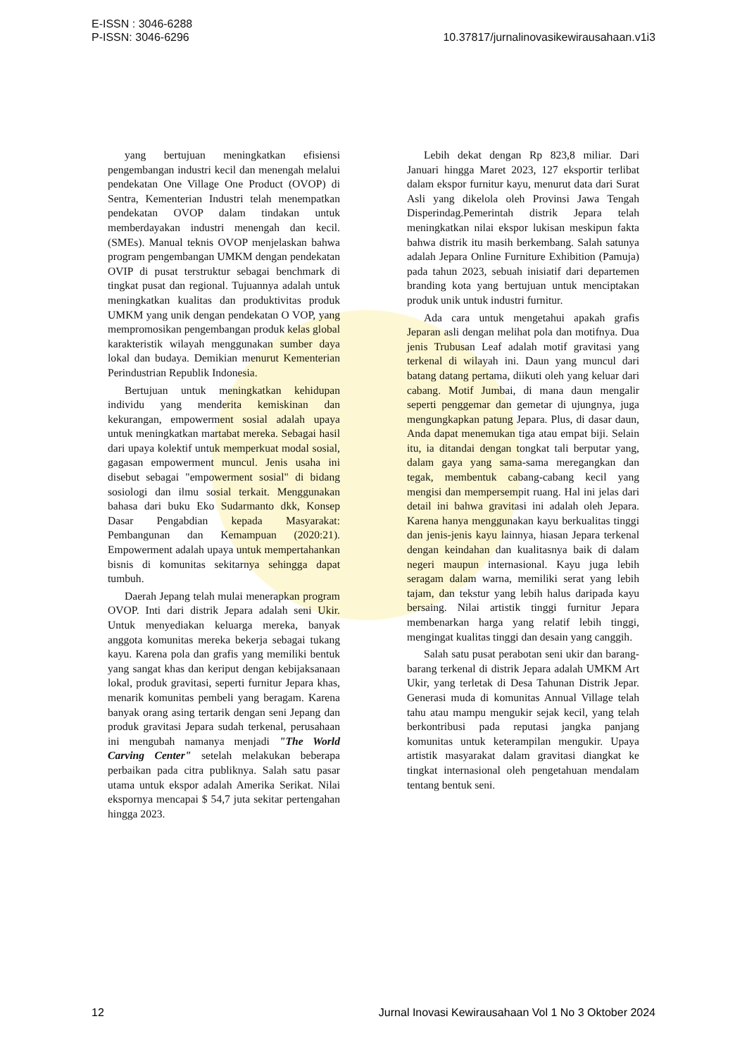E-ISSN : 3046-6288
P-ISSN: 3046-6296
10.37817/jurnalinovasikewirausahaan.v1i3
yang bertujuan meningkatkan efisiensi pengembangan industri kecil dan menengah melalui pendekatan One Village One Product (OVOP) di Sentra, Kementerian Industri telah menempatkan pendekatan OVOP dalam tindakan untuk memberdayakan industri menengah dan kecil. (SMEs). Manual teknis OVOP menjelaskan bahwa program pengembangan UMKM dengan pendekatan OVIP di pusat terstruktur sebagai benchmark di tingkat pusat dan regional. Tujuannya adalah untuk meningkatkan kualitas dan produktivitas produk UMKM yang unik dengan pendekatan O VOP, yang mempromosikan pengembangan produk kelas global karakteristik wilayah menggunakan sumber daya lokal dan budaya. Demikian menurut Kementerian Perindustrian Republik Indonesia.
Bertujuan untuk meningkatkan kehidupan individu yang menderita kemiskinan dan kekurangan, empowerment sosial adalah upaya untuk meningkatkan martabat mereka. Sebagai hasil dari upaya kolektif untuk memperkuat modal sosial, gagasan empowerment muncul. Jenis usaha ini disebut sebagai "empowerment sosial" di bidang sosiologi dan ilmu sosial terkait. Menggunakan bahasa dari buku Eko Sudarmanto dkk, Konsep Dasar Pengabdian kepada Masyarakat: Pembangunan dan Kemampuan (2020:21). Empowerment adalah upaya untuk mempertahankan bisnis di komunitas sekitarnya sehingga dapat tumbuh.
Daerah Jepang telah mulai menerapkan program OVOP. Inti dari distrik Jepara adalah seni Ukir. Untuk menyediakan keluarga mereka, banyak anggota komunitas mereka bekerja sebagai tukang kayu. Karena pola dan grafis yang memiliki bentuk yang sangat khas dan keriput dengan kebijaksanaan lokal, produk gravitasi, seperti furnitur Jepara khas, menarik komunitas pembeli yang beragam. Karena banyak orang asing tertarik dengan seni Jepang dan produk gravitasi Jepara sudah terkenal, perusahaan ini mengubah namanya menjadi "The World Carving Center" setelah melakukan beberapa perbaikan pada citra publiknya. Salah satu pasar utama untuk ekspor adalah Amerika Serikat. Nilai ekspornya mencapai $ 54,7 juta sekitar pertengahan hingga 2023.
Lebih dekat dengan Rp 823,8 miliar. Dari Januari hingga Maret 2023, 127 eksportir terlibat dalam ekspor furnitur kayu, menurut data dari Surat Asli yang dikelola oleh Provinsi Jawa Tengah Disperindag.Pemerintah distrik Jepara telah meningkatkan nilai ekspor lukisan meskipun fakta bahwa distrik itu masih berkembang. Salah satunya adalah Jepara Online Furniture Exhibition (Pamuja) pada tahun 2023, sebuah inisiatif dari departemen branding kota yang bertujuan untuk menciptakan produk unik untuk industri furnitur.
Ada cara untuk mengetahui apakah grafis Jeparan asli dengan melihat pola dan motifnya. Dua jenis Trubusan Leaf adalah motif gravitasi yang terkenal di wilayah ini. Daun yang muncul dari batang datang pertama, diikuti oleh yang keluar dari cabang. Motif Jumbai, di mana daun mengalir seperti penggemar dan gemetar di ujungnya, juga mengungkapkan patung Jepara. Plus, di dasar daun, Anda dapat menemukan tiga atau empat biji. Selain itu, ia ditandai dengan tongkat tali berputar yang, dalam gaya yang sama-sama meregangkan dan tegak, membentuk cabang-cabang kecil yang mengisi dan mempersempit ruang. Hal ini jelas dari detail ini bahwa gravitasi ini adalah oleh Jepara. Karena hanya menggunakan kayu berkualitas tinggi dan jenis-jenis kayu lainnya, hiasan Jepara terkenal dengan keindahan dan kualitasnya baik di dalam negeri maupun internasional. Kayu juga lebih seragam dalam warna, memiliki serat yang lebih tajam, dan tekstur yang lebih halus daripada kayu bersaing. Nilai artistik tinggi furnitur Jepara membenarkan harga yang relatif lebih tinggi, mengingat kualitas tinggi dan desain yang canggih.
Salah satu pusat perabotan seni ukir dan barang-barang terkenal di distrik Jepara adalah UMKM Art Ukir, yang terletak di Desa Tahunan Distrik Jepar. Generasi muda di komunitas Annual Village telah tahu atau mampu mengukir sejak kecil, yang telah berkontribusi pada reputasi jangka panjang komunitas untuk keterampilan mengukir. Upaya artistik masyarakat dalam gravitasi diangkat ke tingkat internasional oleh pengetahuan mendalam tentang bentuk seni.
12 Jurnal Inovasi Kewirausahaan Vol 1 No 3 Oktober 2024